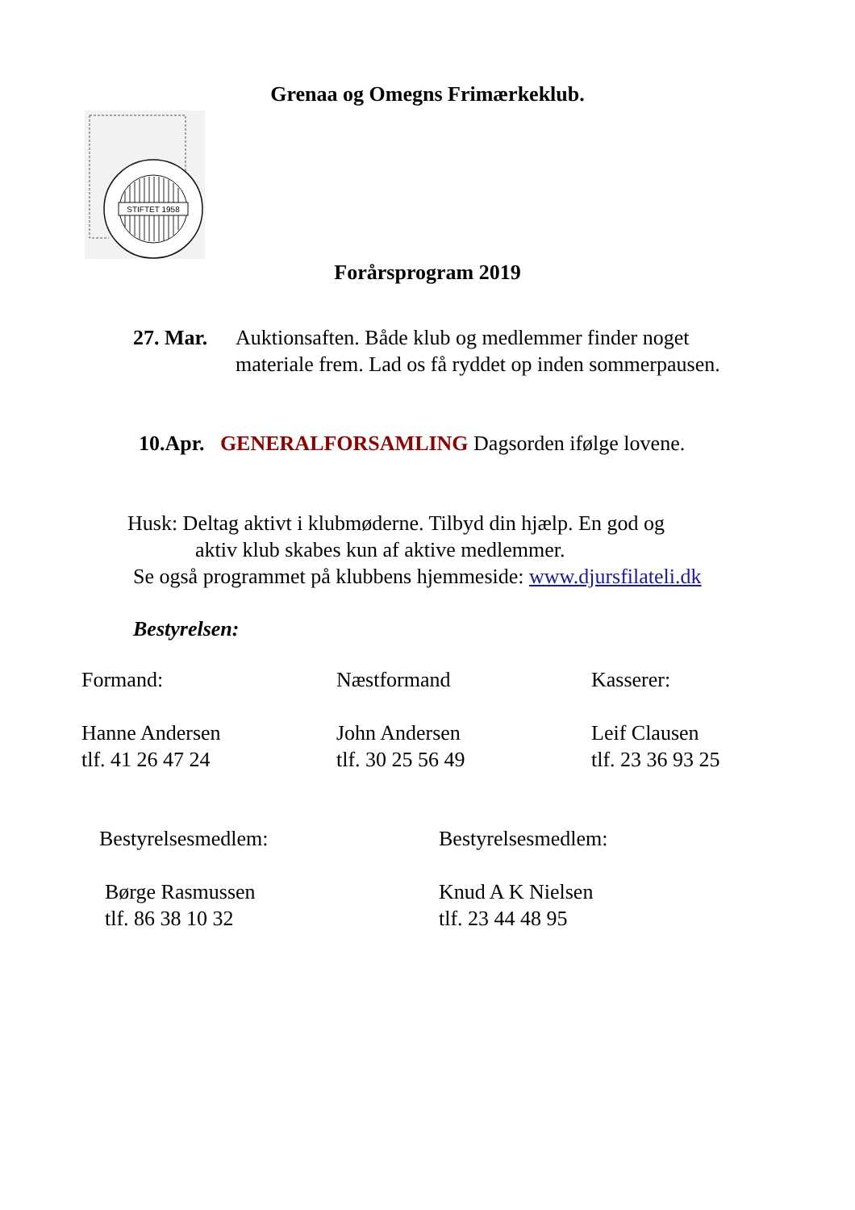Grenaa og Omegns Frimærkeklub.
STIFTET 1958
Forårsprogram 2019
27. Mar. Auktionsaften. Både klub og medlemmer finder noget
materiale frem. Lad os få ryddet op inden sommerpausen.
10.Apr. GENERALFORSAMLING Dagsorden ifølge lovene.
Husk: Deltag aktivt i klubmøderne. Tilbyd din hjælp. En god og
aktiv klub skabes kun af aktive medlemmer.
Se også programmet på klubbens hjemmeside: www.djursfilateli.dk
Bestyrelsen:
Formand:
Hanne Andersen
tlf. 41 26 47 24
Næstformand
John Andersen
tlf. 30 25 56 49
Kasserer:
Leif Clausen
tlf. 23 36 93 25
Bestyrelsesmedlem:
Børge Rasmussen
tlf. 86 38 10 32
Bestyrelsesmedlem:
Knud A K Nielsen
tlf. 23 44 48 95